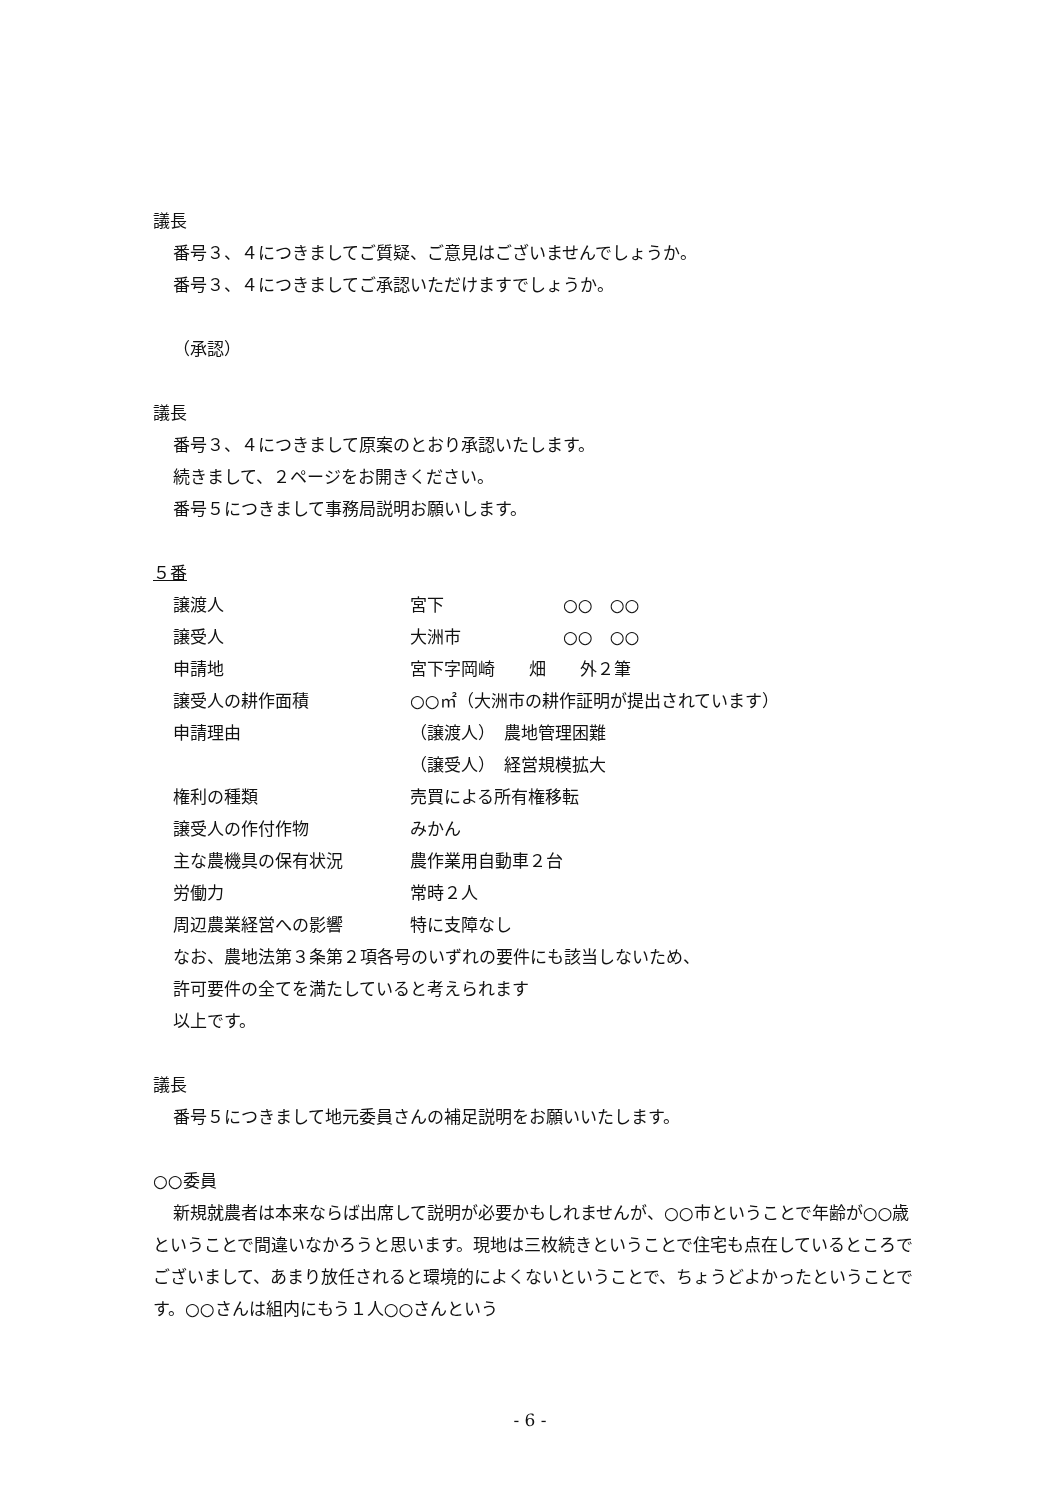議長
番号３、４につきましてご質疑、ご意見はございませんでしょうか。
番号３、４につきましてご承認いただけますでしょうか。
（承認）
議長
番号３、４につきまして原案のとおり承認いたします。
続きまして、２ページをお開きください。
番号５につきまして事務局説明お願いします。
５番
| 譲渡人 | 宮下 ○○ ○○ |
| 譲受人 | 大洲市 ○○ ○○ |
| 申請地 | 宮下字岡崎 畑 外２筆 |
| 譲受人の耕作面積 | ○○㎡（大洲市の耕作証明が提出されています） |
| 申請理由 | （譲渡人） 農地管理困難 |
| | （譲受人） 経営規模拡大 |
| 権利の種類 | 売買による所有権移転 |
| 譲受人の作付作物 | みかん |
| 主な農機具の保有状況 | 農作業用自動車２台 |
| 労働力 | 常時２人 |
| 周辺農業経営への影響 | 特に支障なし |
なお、農地法第３条第２項各号のいずれの要件にも該当しないため、
許可要件の全てを満たしていると考えられます
以上です。
議長
番号５につきまして地元委員さんの補足説明をお願いいたします。
○○委員
新規就農者は本来ならば出席して説明が必要かもしれませんが、○○市ということで年齢が○○歳ということで間違いなかろうと思います。現地は三枚続きということで住宅も点在しているところでございまして、あまり放任されると環境的によくないということで、ちょうどよかったということです。○○さんは組内にもう１人○○さんという
- 6 -